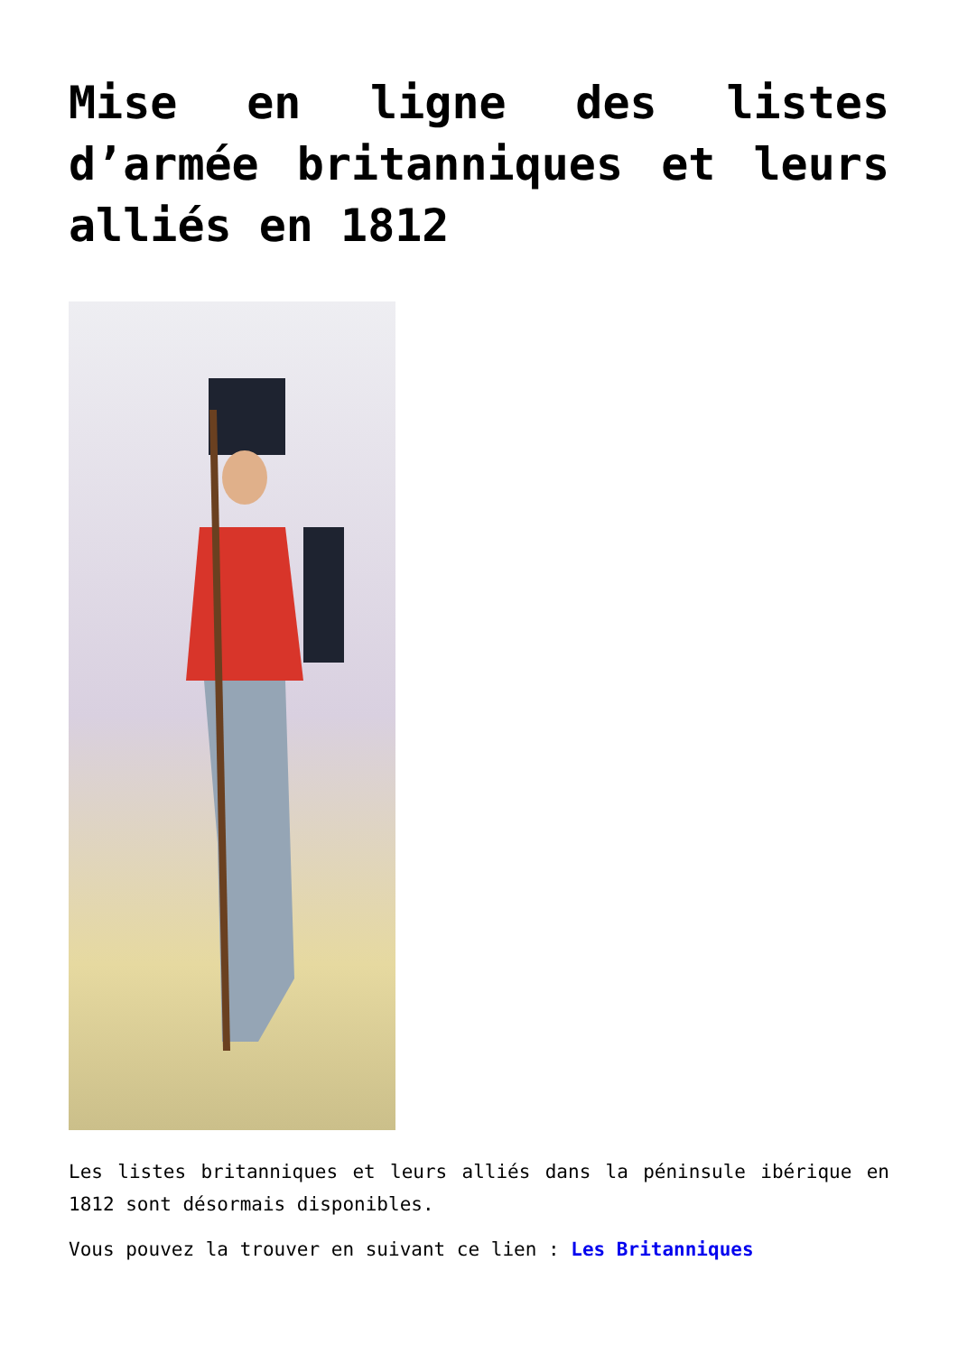Mise en ligne des listes d’armée britanniques et leurs alliés en 1812
Les listes britanniques et leurs alliés dans la péninsule ibérique en 1812 sont désormais disponibles.
Vous pouvez la trouver en suivant ce lien : Les Britanniques